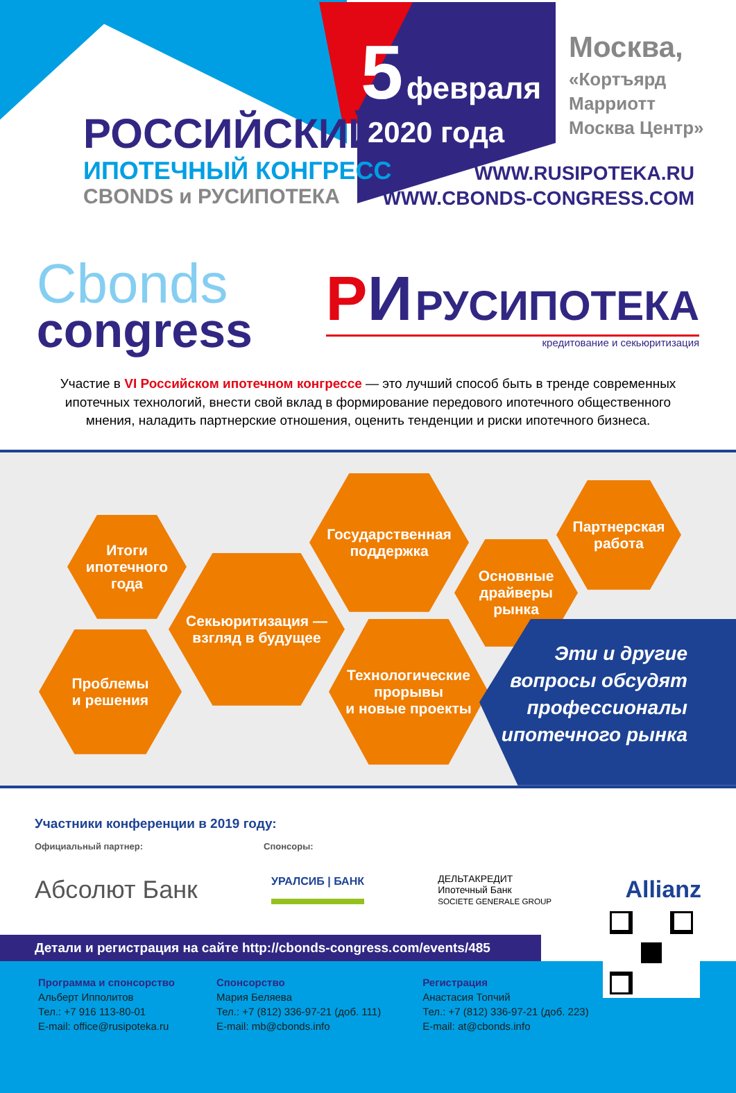РОССИЙСКИЙ
ИПОТЕЧНЫЙ КОНГРЕСС
CBONDS и РУСИПОТЕКА
5 февраля
2020 года
Москва,
«Кортъярд
Марриотт
Москва Центр»
WWW.RUSIPOTEKA.RU
WWW.CBONDS-CONGRESS.COM
Cbonds
congress
РИ РУСИПОТЕКА
кредитование и секьюритизация
Участие в VI Российском ипотечном конгрессе — это лучший способ быть в тренде современных ипотечных технологий, внести свой вклад в формирование передового ипотечного общественного мнения, наладить партнерские отношения, оценить тенденции и риски ипотечного бизнеса.
Итоги
ипотечного
года
Проблемы
и решения
Секьюритизация —
взгляд в будущее
Государственная
поддержка
Технологические
прорывы
и новые проекты
Основные
драйверы
рынка
Партнерская
работа
Эти и другие
вопросы обсудят
профессионалы
ипотечного рынка
Участники конференции в 2019 году:
Официальный партнер: Спонсоры:
Абсолют Банк УРАЛСИБ | БАНК ДЕЛЬТАКРЕДИТ
Ипотечный Банк
SOCIETE GENERALE GROUP Allianz
Детали и регистрация на сайте http://cbonds-congress.com/events/485
Программа и спонсорство
Альберт Ипполитов
Тел.: +7 916 113-80-01
E-mail: office@rusipoteka.ru
Спонсорство
Мария Беляева
Тел.: +7 (812) 336-97-21 (доб. 111)
E-mail: mb@cbonds.info
Регистрация
Анастасия Топчий
Тел.: +7 (812) 336-97-21 (доб. 223)
E-mail: at@cbonds.info